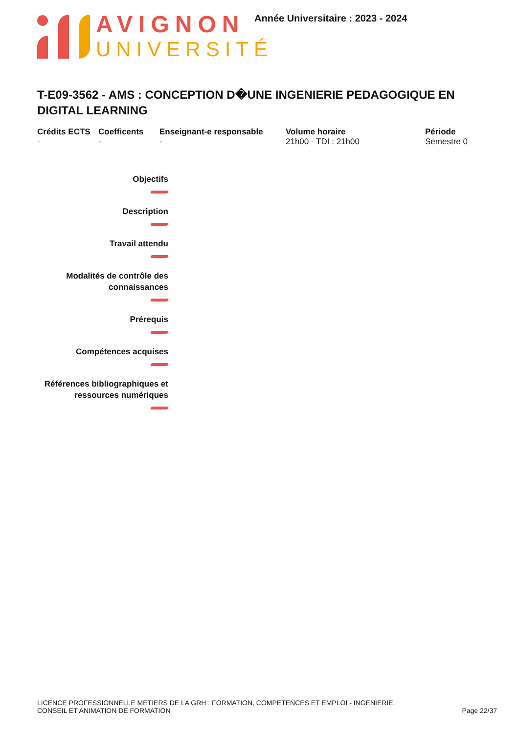AVIGNON
UNIVERSITÉ
Année Universitaire : 2023 - 2024
T-E09-3562 - AMS : CONCEPTION D�UNE INGENIERIE PEDAGOGIQUE EN DIGITAL LEARNING
Crédits ECTS
-
Coefficents
-
Enseignant-e responsable
-
Volume horaire
21h00 - TDI : 21h00
Période
Semestre 0
Objectifs
Description
Travail attendu
Modalités de contrôle des connaissances
Prérequis
Compétences acquises
Références bibliographiques et ressources numériques
LICENCE PROFESSIONNELLE METIERS DE LA GRH : FORMATION, COMPETENCES ET EMPLOI - INGENIERIE,
CONSEIL ET ANIMATION DE FORMATION
Page 22/37